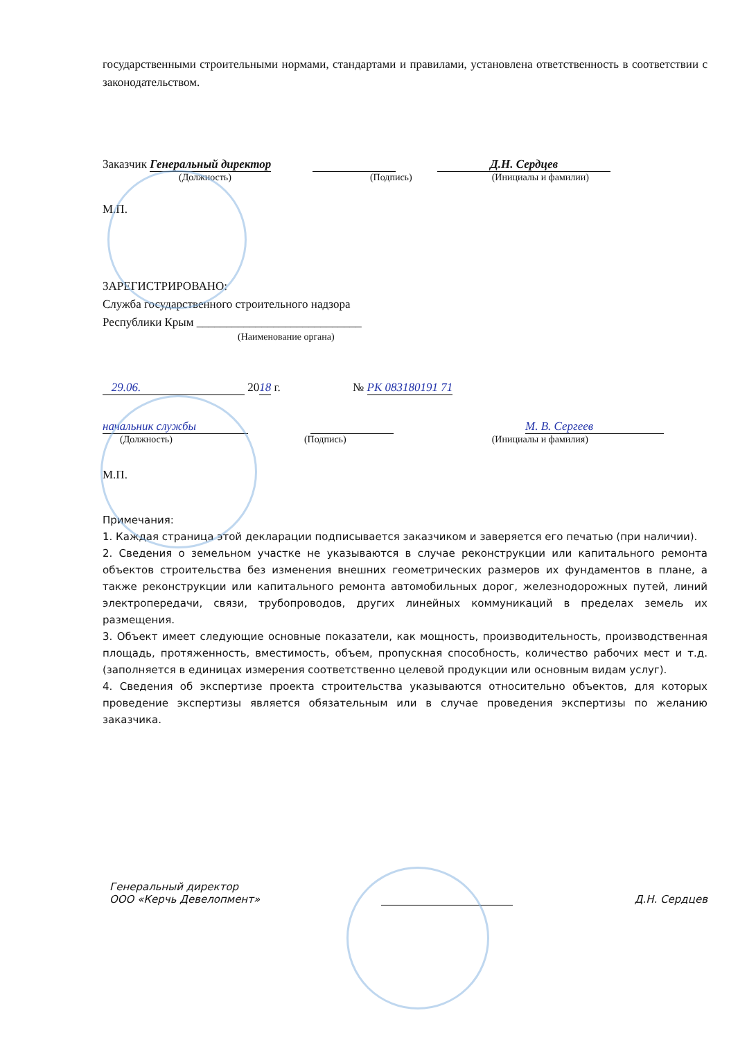государственными строительными нормами, стандартами и правилами, установлена ответственность в соответствии с законодательством.
Заказчик Генеральный директор Д.Н. Сердцев
(Должность) (Подпись) (Инициалы и фамилии)
М.П.
ЗАРЕГИСТРИРОВАНО:
Служба государственного строительного надзора
Республики Крым ____________________________
(Наименование органа)
29.06. 2018 г. № РК 083180191 71
начальник службы М. В. Сергеев
(Должность) (Подпись) (Инициалы и фамилия)
М.П.
Примечания:
1. Каждая страница этой декларации подписывается заказчиком и заверяется его печатью (при наличии).
2. Сведения о земельном участке не указываются в случае реконструкции или капитального ремонта объектов строительства без изменения внешних геометрических размеров их фундаментов в плане, а также реконструкции или капитального ремонта автомобильных дорог, железнодорожных путей, линий электропередачи, связи, трубопроводов, других линейных коммуникаций в пределах земель их размещения.
3. Объект имеет следующие основные показатели, как мощность, производительность, производственная площадь, протяженность, вместимость, объем, пропускная способность, количество рабочих мест и т.д. (заполняется в единицах измерения соответственно целевой продукции или основным видам услуг).
4. Сведения об экспертизе проекта строительства указываются относительно объектов, для которых проведение экспертизы является обязательным или в случае проведения экспертизы по желанию заказчика.
Генеральный директор
ООО «Керчь Девелопмент» Д.Н. Сердцев